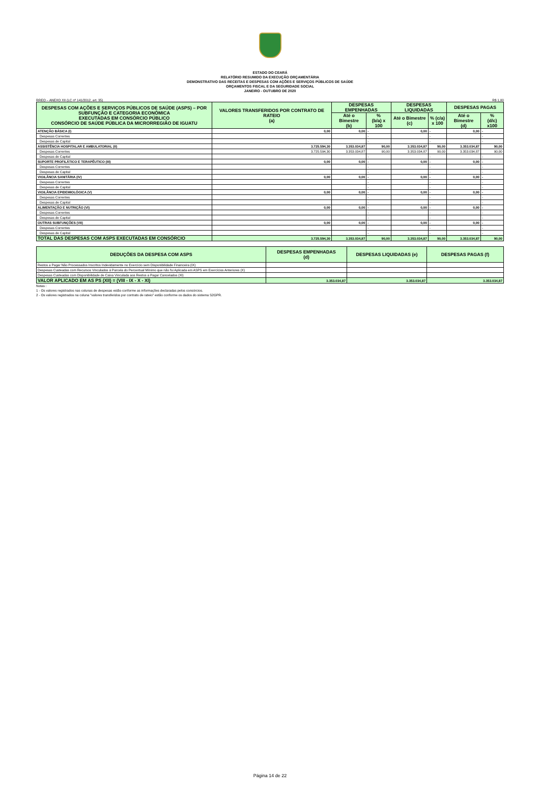ESTADO DO CEARÁ
RELATÓRIO RESUMIDO DA EXECUÇÃO ORÇAMENTÁRIA
DEMONSTRATIVO DAS RECEITAS E DESPESAS COM AÇÕES E SERVIÇOS PÚBLICOS DE SAÚDE
ORÇAMENTOS FISCAL E DA SEGURIDADE SOCIAL
JANEIRO - OUTUBRO DE 2020
RREO – ANEXO XII (LC nº 141/2012, art. 35) R$ 1,00
| DESPESAS COM AÇÕES E SERVIÇOS PÚBLICOS DE SAÚDE (ASPS) – POR SUBFUNÇÃO E CATEGORIA ECONÔMICA EXECUTADAS EM CONSÓRCIO PÚBLICO CONSÓRCIO DE SAÚDE PÚBLICA DA MICRORREGIÃO DE IGUATU | VALORES TRANSFERIDOS POR CONTRATO DE RATEIO (a) | DESPESAS EMPENHADAS | | DESPESAS LIQUIDADAS | | DESPESAS PAGAS | |
| --- | --- | --- | --- | --- | --- | --- | --- |
| | | Até o Bimestre (b) | % (b/a) x 100 | Até o Bimestre (c) | % (c/a) x 100 | Até o Bimestre (d) | % (d/c) x100 |
| ATENÇÃO BÁSICA (I) | 0,00 | 0,00 | - | 0,00 | - | 0,00 | - |
| Despesas Correntes | | | - | | - | | - |
| Despesas de Capital | | | - | | - | | - |
| ASSISTÊNCIA HOSPITALAR E AMBULATORIAL (II) | 3.725.594,30 | 3.353.034,87 | 90,00 | 3.353.034,87 | 90,00 | 3.353.034,87 | 90,00 |
| Despesas Correntes | 3.725.594,30 | 3.353.034,87 | 90,00 | 3.353.034,87 | 90,00 | 3.353.034,87 | 90,00 |
| Despesas de Capital | | | - | | - | | - |
| SUPORTE PROFILÁTICO E TERAPÊUTICO (III) | 0,00 | 0,00 | - | 0,00 | - | 0,00 | - |
| Despesas Correntes | | | - | | - | | - |
| Despesas de Capital | | | - | | - | | - |
| VIGILÂNCIA SANITÁRIA (IV) | 0,00 | 0,00 | - | 0,00 | - | 0,00 | - |
| Despesas Correntes | | | - | | - | | - |
| Despesas de Capital | | | - | | - | | - |
| VIGILÂNCIA EPIDEMIOLÓGICA (V) | 0,00 | 0,00 | - | 0,00 | - | 0,00 | - |
| Despesas Correntes | | | - | | - | | - |
| Despesas de Capital | | | - | | - | | - |
| ALIMENTAÇÃO E NUTRIÇÃO (VI) | 0,00 | 0,00 | - | 0,00 | - | 0,00 | - |
| Despesas Correntes | | | - | | - | | - |
| Despesas de Capital | | | - | | - | | - |
| OUTRAS SUBFUNÇÕES (VII) | 0,00 | 0,00 | - | 0,00 | - | 0,00 | - |
| Despesas Correntes | | | - | | - | | - |
| Despesas de Capital | | | - | | - | | - |
| TOTAL DAS DESPESAS COM ASPS EXECUTADAS EM CONSÓRCIO | 3.725.594,30 | 3.353.034,87 | 90,00 | 3.353.034,87 | 90,00 | 3.353.034,87 | 90,00 |
| DEDUÇÕES DA DESPESA COM ASPS | DESPESAS EMPENHADAS (d) | DESPESAS LIQUIDADAS (e) | DESPESAS PAGAS (f) |
| --- | --- | --- | --- |
| Restos a Pagar Não Processados Inscritos Indevidamente no Exercício sem Disponibilidade Financeira (IX) | | | |
| Despesas Custeadas com Recursos Vinculados à Parcela do Percentual Mínimo que não foi Aplicada em ASPS em Exercícios Anteriores (X) | | | |
| Despesas Custeadas com Disponibilidade de Caixa Vinculada aos Restos a Pagar Cancelados (XI) | | | |
| VALOR APLICADO EM AS PS (XII) = (VIII - IX - X - XI) | 3.353.034,87 | 3.353.034,87 | 3.353.034,87 |
Notas :
1 - Os valores registrados nas colunas de despesas estão conforme as informações declaradas pelos consórcios.
2 - Os valores registrados na coluna "valores transferidos por contrato de rateio" estão conforme os dados do sistema S2GPR.
Página 14 de 22